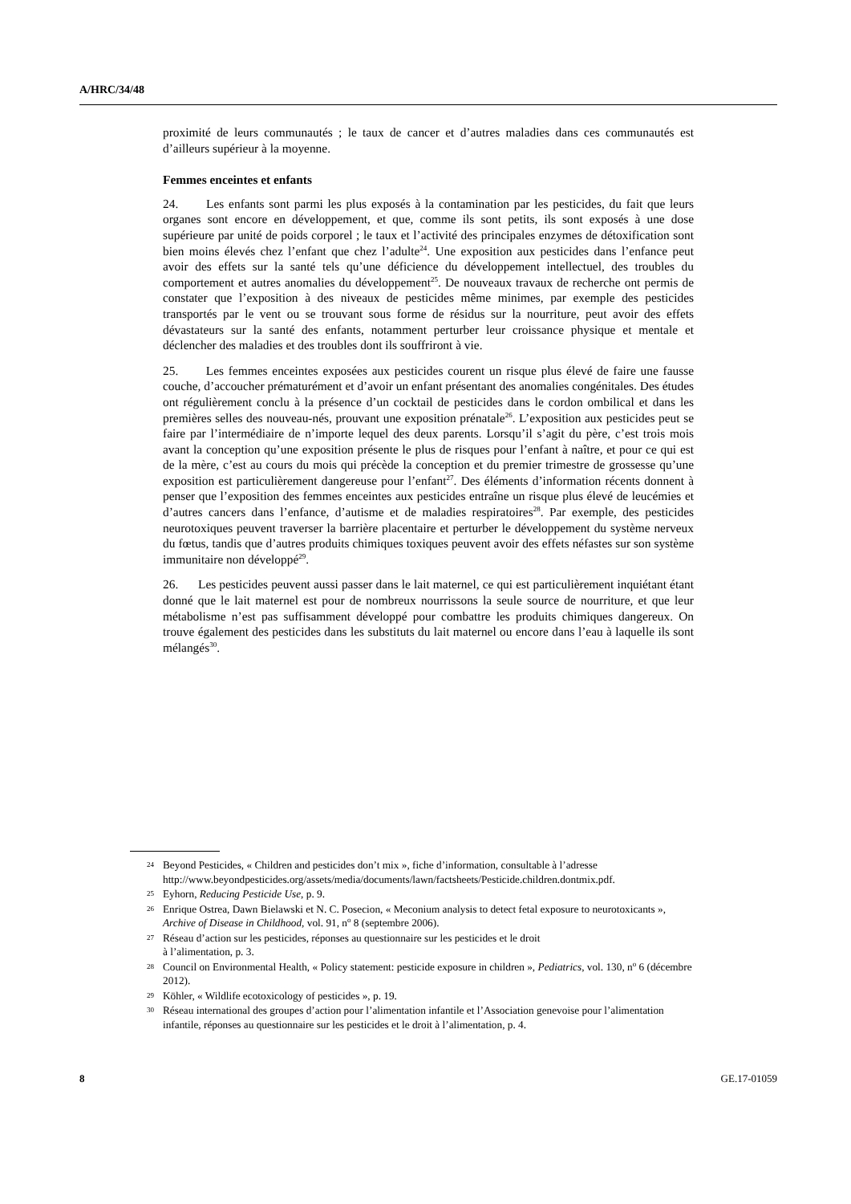A/HRC/34/48
proximité de leurs communautés ; le taux de cancer et d’autres maladies dans ces communautés est d’ailleurs supérieur à la moyenne.
Femmes enceintes et enfants
24. Les enfants sont parmi les plus exposés à la contamination par les pesticides, du fait que leurs organes sont encore en développement, et que, comme ils sont petits, ils sont exposés à une dose supérieure par unité de poids corporel ; le taux et l’activité des principales enzymes de détoxification sont bien moins élevés chez l’enfant que chez l’adulte<sup>24</sup>. Une exposition aux pesticides dans l’enfance peut avoir des effets sur la santé tels qu’une déficience du développement intellectuel, des troubles du comportement et autres anomalies du développement<sup>25</sup>. De nouveaux travaux de recherche ont permis de constater que l’exposition à des niveaux de pesticides même minimes, par exemple des pesticides transportés par le vent ou se trouvant sous forme de résidus sur la nourriture, peut avoir des effets dévastateurs sur la santé des enfants, notamment perturber leur croissance physique et mentale et déclencher des maladies et des troubles dont ils souffriront à vie.
25. Les femmes enceintes exposées aux pesticides courent un risque plus élevé de faire une fausse couche, d’accoucher prématurément et d’avoir un enfant présentant des anomalies congénitales. Des études ont régulièrement conclu à la présence d’un cocktail de pesticides dans le cordon ombilical et dans les premières selles des nouveau-nés, prouvant une exposition prénatale<sup>26</sup>. L’exposition aux pesticides peut se faire par l’intermédiaire de n’importe lequel des deux parents. Lorsqu’il s’agit du père, c’est trois mois avant la conception qu’une exposition présente le plus de risques pour l’enfant à naître, et pour ce qui est de la mère, c’est au cours du mois qui précède la conception et du premier trimestre de grossesse qu’une exposition est particulièrement dangereuse pour l’enfant<sup>27</sup>. Des éléments d’information récents donnent à penser que l’exposition des femmes enceintes aux pesticides entraîne un risque plus élevé de leucémies et d’autres cancers dans l’enfance, d’autisme et de maladies respiratoires<sup>28</sup>. Par exemple, des pesticides neurotoxiques peuvent traverser la barrière placentaire et perturber le développement du système nerveux du fœtus, tandis que d’autres produits chimiques toxiques peuvent avoir des effets néfastes sur son système immunitaire non développé<sup>29</sup>.
26. Les pesticides peuvent aussi passer dans le lait maternel, ce qui est particulièrement inquiétant étant donné que le lait maternel est pour de nombreux nourrissons la seule source de nourriture, et que leur métabolisme n’est pas suffisamment développé pour combattre les produits chimiques dangereux. On trouve également des pesticides dans les substituts du lait maternel ou encore dans l’eau à laquelle ils sont mélangés<sup>30</sup>.
24 Beyond Pesticides, « Children and pesticides don’t mix », fiche d’information, consultable à l’adresse http://www.beyondpesticides.org/assets/media/documents/lawn/factsheets/Pesticide.children.dontmix.pdf.
25 Eyhorn, Reducing Pesticide Use, p. 9.
26 Enrique Ostrea, Dawn Bielawski et N. C. Posecion, « Meconium analysis to detect fetal exposure to neurotoxicants », Archive of Disease in Childhood, vol. 91, n<sup>o</sup> 8 (septembre 2006).
27 Réseau d’action sur les pesticides, réponses au questionnaire sur les pesticides et le droit
à l’alimentation, p. 3.
28 Council on Environmental Health, « Policy statement: pesticide exposure in children », Pediatrics, vol. 130, n<sup>o</sup> 6 (décembre 2012).
29 Köhler, « Wildlife ecotoxicology of pesticides », p. 19.
30 Réseau international des groupes d’action pour l’alimentation infantile et l’Association genevoise pour l’alimentation infantile, réponses au questionnaire sur les pesticides et le droit à l’alimentation, p. 4.
8 GE.17-01059